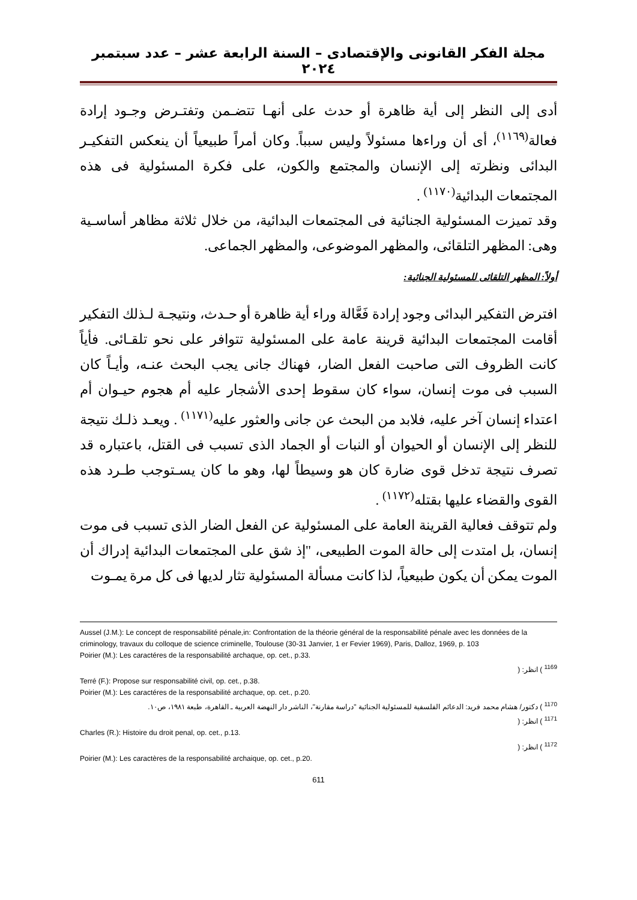مجلة الفكر القانونى والإقتصادى – السنة الرابعة عشر – عدد سبتمبر ٢٠٢٤
أدى إلى النظر إلى أية ظاهرة أو حدث على أنهـا تتضـمن وتفتـرض وجـود إرادة فعالة<sup>(١١٦٩)</sup>، أى أن وراءها مسئولاً وليس سبباً. وكان أمراً طبيعياً أن ينعكس التفكيـر البدائى ونظرته إلى الإنسان والمجتمع والكون، على فكرة المسئولية فى هذه المجتمعات البدائية<sup>(١١٧٠)</sup> .
وقد تميزت المسئولية الجنائية فى المجتمعات البدائية، من خلال ثلاثة مظاهر أساسـية وهى: المظهر التلقائى، والمظهر الموضوعى، والمظهر الجماعى.
أولاً: المظهر التلقائى للمسئولية الجنائية:
افترض التفكير البدائى وجود إرادة فَعَّالة وراء أية ظاهرة أو حـدث، ونتيجـة لـذلك التفكير أقامت المجتمعات البدائية قرينة عامة على المسئولية تتوافر على نحو تلقـائى. فأياً كانت الظروف التى صاحبت الفعل الضار، فهناك جانى يجب البحث عنـه، وأيـاً كان السبب فى موت إنسان، سواء كان سقوط إحدى الأشجار عليه أم هجوم حيـوان أم اعتداء إنسان آخر عليه، فلابد من البحث عن جانى والعثور عليه<sup>(١١٧١)</sup> . ويعـد ذلـك نتيجة للنظر إلى الإنسان أو الحيوان أو النبات أو الجماد الذى تسبب فى القتل، باعتباره قد تصرف نتيجة تدخل قوى ضارة كان هو وسيطاً لها، وهو ما كان يسـتوجب طـرد هذه القوى والقضاء عليها بقتله<sup>(١١٧٢)</sup> .
ولم تتوقف فعالية القرينة العامة على المسئولية عن الفعل الضار الذى تسبب فى موت إنسان، بل امتدت إلى حالة الموت الطبيعى، "إذ شق على المجتمعات البدائية إدراك أن الموت يمكن أن يكون طبيعياً، لذا كانت مسألة المسئولية تثار لديها فى كل مرة يمـوت
Aussel (J.M.): Le concept de responsabilité pénale,in: Confrontation de la théorie général de la responsabilité pénale avec les données de la criminology, travaux du colloque de science criminelle, Toulouse (30-31 Janvier, 1 er Fevier 1969), Paris, Dalloz, 1969, p. 103
Poirier (M.): Les caractéres de la responsabilité archaque, op. cet., p.33.
<sup>1169</sup> ) انظر: (
Terré (F.): Propose sur responsabilité civil, op. cet., p.38.
Poirier (M.): Les caractéres de la responsabilité archaque, op. cet., p.20.
<sup>1170</sup> ) دكتور/ هشام محمد فريد: الدعائم الفلسفية للمسئولية الجنائية "دراسة مقارنة"، الناشر دار النهضة العربية ـ القاهرة، طبعة ١٩٨١، ص١٠.
<sup>1171</sup> ) انظر: (
Charles (R.): Histoire du droit penal, op. cet., p.13.
<sup>1172</sup> ) انظر: (
Poirier (M.): Les caractères de la responsabilité archaique, op. cet., p.20.
611